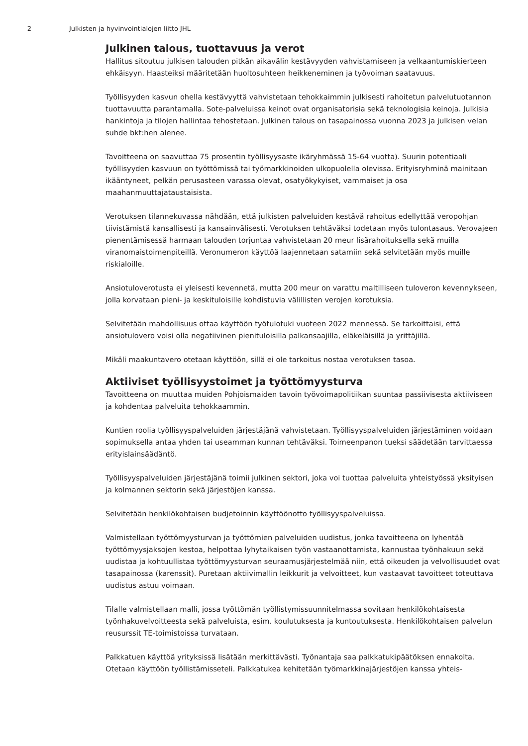2 Julkisten ja hyvinvointialojen liitto JHL
Julkinen talous, tuottavuus ja verot
Hallitus sitoutuu julkisen talouden pitkän aikavälin kestävyyden vahvistamiseen ja velkaantumiskierteen ehkäisyyn. Haasteiksi määritetään huoltosuhteen heikkeneminen ja työvoiman saatavuus.
Työllisyyden kasvun ohella kestävyyttä vahvistetaan tehokkaimmin julkisesti rahoitetun palvelutuotannon tuottavuutta parantamalla. Sote-palveluissa keinot ovat organisatorisia sekä teknologisia keinoja. Julkisia hankintoja ja tilojen hallintaa tehostetaan. Julkinen talous on tasapainossa vuonna 2023 ja julkisen velan suhde bkt:hen alenee.
Tavoitteena on saavuttaa 75 prosentin työllisyysaste ikäryhmässä 15-64 vuotta). Suurin potentiaali työllisyyden kasvuun on työttömissä tai työmarkkinoiden ulkopuolella olevissa. Erityisryhminä mainitaan ikääntyneet, pelkän perusasteen varassa olevat, osatyökykyiset, vammaiset ja osa maahanmuuttajataustaisista.
Verotuksen tilannekuvassa nähdään, että julkisten palveluiden kestävä rahoitus edellyttää veropohjan tiivistämistä kansallisesti ja kansainvälisesti. Verotuksen tehtäväksi todetaan myös tulontasaus. Verovajeen pienentämisessä harmaan talouden torjuntaa vahvistetaan 20 meur lisärahoituksella sekä muilla viranomaistoimenpiteillä. Veronumeron käyttöä laajennetaan satamiin sekä selvitetään myös muille riskialoille.
Ansiotuloverotusta ei yleisesti kevennetä, mutta 200 meur on varattu maltilliseen tuloveron kevennykseen, jolla korvataan pieni- ja keskituloisille kohdistuvia välillisten verojen korotuksia.
Selvitetään mahdollisuus ottaa käyttöön työtulotuki vuoteen 2022 mennessä. Se tarkoittaisi, että ansiotulovero voisi olla negatiivinen pienituloisilla palkansaajilla, eläkeläisillä ja yrittäjillä.
Mikäli maakuntavero otetaan käyttöön, sillä ei ole tarkoitus nostaa verotuksen tasoa.
Aktiiviset työllisyystoimet ja työttömyysturva
Tavoitteena on muuttaa muiden Pohjoismaiden tavoin työvoimapolitiikan suuntaa passiivisesta aktiiviseen ja kohdentaa palveluita tehokkaammin.
Kuntien roolia työllisyyspalveluiden järjestäjänä vahvistetaan. Työllisyyspalveluiden järjestäminen voidaan sopimuksella antaa yhden tai useamman kunnan tehtäväksi. Toimeenpanon tueksi säädetään tarvittaessa erityislainsäädäntö.
Työllisyyspalveluiden järjestäjänä toimii julkinen sektori, joka voi tuottaa palveluita yhteistyössä yksityisen ja kolmannen sektorin sekä järjestöjen kanssa.
Selvitetään henkilökohtaisen budjetoinnin käyttöönotto työllisyyspalveluissa.
Valmistellaan työttömyysturvan ja työttömien palveluiden uudistus, jonka tavoitteena on lyhentää työttömyysjaksojen kestoa, helpottaa lyhytaikaisen työn vastaanottamista, kannustaa työnhakuun sekä uudistaa ja kohtuullistaa työttömyysturvan seuraamusjärjestelmää niin, että oikeuden ja velvollisuudet ovat tasapainossa (karenssit). Puretaan aktiivimallin leikkurit ja velvoitteet, kun vastaavat tavoitteet toteuttava uudistus astuu voimaan.
Tilalle valmistellaan malli, jossa työttömän työllistymissuunnitelmassa sovitaan henkilökohtaisesta työnhakuvelvoitteesta sekä palveluista, esim. koulutuksesta ja kuntoutuksesta. Henkilökohtaisen palvelun reusurssit TE-toimistoissa turvataan.
Palkkatuen käyttöä yrityksissä lisätään merkittävästi. Työnantaja saa palkkatukipäätöksen ennakolta. Otetaan käyttöön työllistämisseteli. Palkkatukea kehitetään työmarkkinajärjestöjen kanssa yhteis-